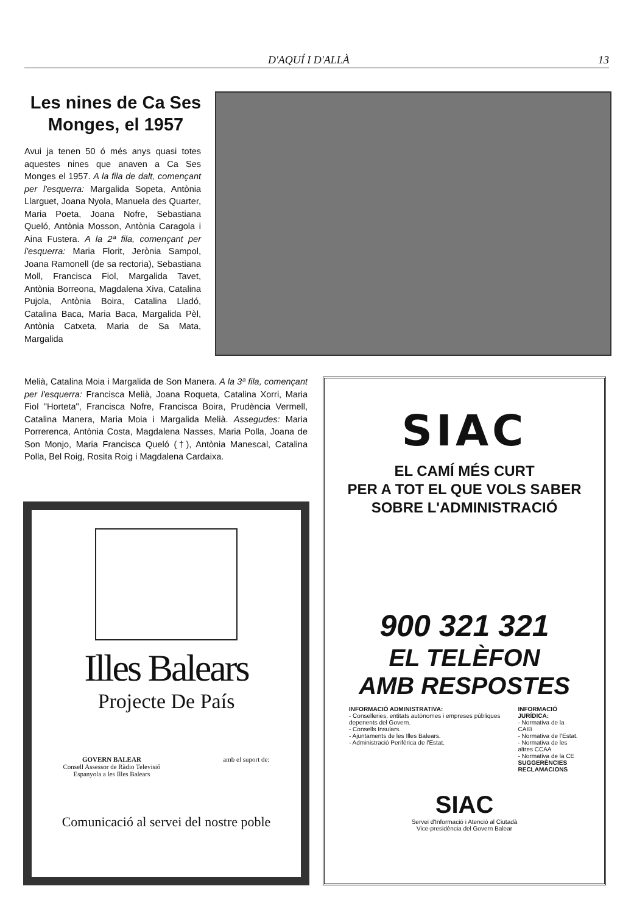D'AQUÍ I D'ALLÀ 13
Les nines de Ca Ses Monges, el 1957
Avui ja tenen 50 ó més anys quasi totes aquestes nines que anaven a Ca Ses Monges el 1957. A la fila de dalt, començant per l'esquerra: Margalida Sopeta, Antònia Llarguet, Joana Nyola, Manuela des Quarter, Maria Poeta, Joana Nofre, Sebastiana Queló, Antònia Mosson, Antònia Caragola i Aina Fustera. A la 2ª fila, començant per l'esquerra: Maria Florit, Jerònia Sampol, Joana Ramonell (de sa rectoria), Sebastiana Moll, Francisca Fiol, Margalida Tavet, Antònia Borreona, Magdalena Xiva, Catalina Pujola, Antònia Boira, Catalina Lladó, Catalina Baca, Maria Baca, Margalida Pèl, Antònia Catxeta, Maria de Sa Mata, Margalida
Melià, Catalina Moia i Margalida de Son Manera. A la 3ª fila, començant per l'esquerra: Francisca Melià, Joana Roqueta, Catalina Xorri, Maria Fiol "Horteta", Francisca Nofre, Francisca Boira, Prudència Vermell, Catalina Manera, Maria Moia i Margalida Melià. Assegudes: Maria Porrerenca, Antònia Costa, Magdalena Nasses, Maria Polla, Joana de Son Monjo, Maria Francisca Queló (†), Antònia Manescal, Catalina Polla, Bel Roig, Rosita Roig i Magdalena Cardaixa.
Illes Balears
Projecte De País
GOVERN BALEAR
Consell Assessor de Ràdio Televisió
Espanyola a les Illes Balears
amb el suport de:
Comunicació al servei del nostre poble
SIAC
EL CAMÍ MÉS CURT
PER A TOT EL QUE VOLS SABER
SOBRE L'ADMINISTRACIÓ
900 321 321
EL TELÈFON
AMB RESPOSTES
INFORMACIÓ ADMINISTRATIVA:
- Conselleries, entitats autònomes i empreses públiques depenents del Govern.
- Consells Insulars.
- Ajuntaments de les Illes Balears.
- Administració Perifèrica de l'Estat.
INFORMACIÓ JURÍDICA:
- Normativa de la CAIB
- Normativa de l'Estat.
- Normativa de les altres CCAA
- Normativa de la CE
SUGGERÈNCIES
RECLAMACIONS
SIAC
Servei d'Informació i Atenció al Ciutadà
Vice-presidència del Govern Balear